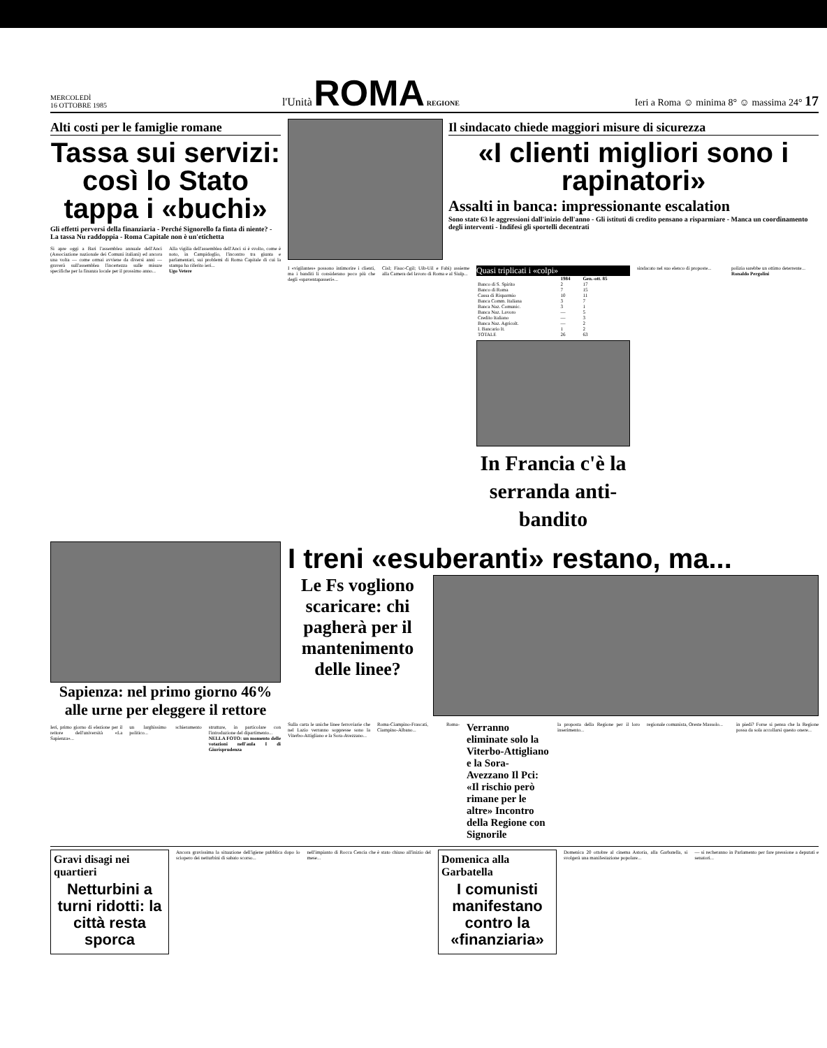MERCOLEDÌ
16 OTTOBRE 1985
l'Unità ROMA REGIONE
Ieri a Roma ☺ minima 8° ☺ massima 24° 17
Alti costi per le famiglie romane
Tassa sui servizi: così lo Stato tappa i «buchi»
Gli effetti perversi della finanziaria - Perché Signorello fa finta di niente? - La tassa Nu raddoppia - Roma Capitale non è un'etichetta
Si apre oggi a Bari l'assemblea annuale dell'Anci (Associazione nazionale dei Comuni italiani) ed ancora una volta — come ormai avviene da diversi anni — graverà sull'assemblea l'incertezza sulle misure specifiche per la finanza locale per il prossimo anno...
Alla vigilia dell'assemblea dell'Anci si è svolto, come è noto, in Campidoglio, l'incontro tra giunta e parlamentari, sui problemi di Roma Capitale di cui la stampa ha riferito ieri...
Ugo Vetere
Il sindacato chiede maggiori misure di sicurezza
«I clienti migliori sono i rapinatori»
Assalti in banca: impressionante escalation
Sono state 63 le aggressioni dall'inizio dell'anno - Gli istituti di credito pensano a risparmiare - Manca un coordinamento degli interventi - Indifesi gli sportelli decentrati
I «vigilantes» possono intimorire i clienti, ma i banditi li considerano poco più che degli «spaventapasseri»...
Cisl; Fisac-Cgil; Uib-Uil e Fabi) assieme alla Camera del lavoro di Roma e al Siulp...
Quasi triplicati i «colpi»
| | 1984 | Gen.-ott. 85 |
| --- | --- | --- |
| Banco di S. Spirito | 2 | 17 |
| Banco di Roma | 7 | 15 |
| Cassa di Risparmio | 10 | 11 |
| Banca Comm. Italiana | 3 | 7 |
| Banca Naz. Comunic. | 3 | 1 |
| Banca Naz. Lavoro | — | 5 |
| Credito Italiano | — | 3 |
| Banca Naz. Agricolt. | — | 2 |
| I. Bancario It. | 1 | 2 |
| TOTALE | 26 | 63 |
In Francia c'è la serranda anti-bandito
sindacato nel suo elenco di proposte...
polizia sarebbe un ottimo deterrente...
Ronaldo Pergolini
Sapienza: nel primo giorno 46% alle urne per eleggere il rettore
Ieri, primo giorno di elezione per il rettore dell'università «La Sapienza»...
un larghissimo schieramento politico...
strutture, in particolare con l'introduzione del dipartimento...
NELLA FOTO: un momento delle votazioni nell'aula I di Giurisprudenza
I treni «esuberanti» restano, ma...
Le Fs vogliono scaricare: chi pagherà per il mantenimento delle linee?
Sulla carta le uniche linee ferroviarie che nel Lazio verranno soppresse sono la Viterbo-Attigliano e la Sora-Avezzano...
Roma-Ciampino-Frascati, Roma-Ciampino-Albano...
Verranno eliminate solo la Viterbo-Attigliano e la Sora-Avezzano Il Pci: «Il rischio però rimane per le altre» Incontro della Regione con Signorile
la proposta della Regione per il loro inserimento...
regionale comunista, Oreste Massolo...
in piedi? Forse si pensa che la Regione possa da sola accollarsi questo onere...
Gravi disagi nei quartieri
Netturbini a turni ridotti: la città resta sporca
Ancora gravissima la situazione dell'igiene pubblica dopo lo sciopero dei netturbini di sabato scorso...
nell'impianto di Rocca Cencia che è stato chiuso all'inizio del mese...
Domenica alla Garbatella
I comunisti manifestano contro la «finanziaria»
Domenica 20 ottobre al cinema Astoria, alla Garbatella, si svolgerà una manifestazione popolare...
— si recheranno in Parlamento per fare pressione a deputati e senatori...